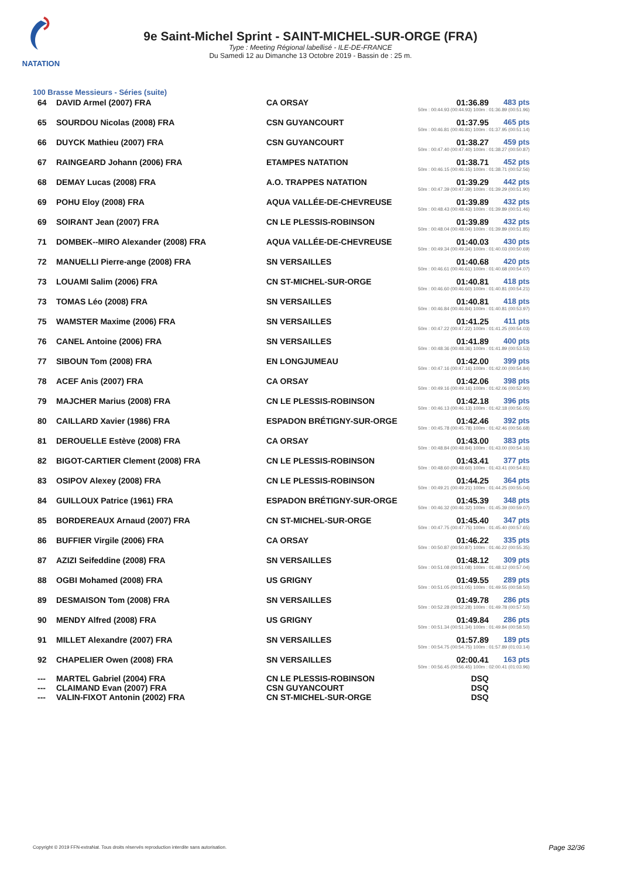NATATION
9e Saint-Michel Sprint - SAINT-MICHEL-SUR-ORGE (FRA)
Type : Meeting Régional labellisé - ILE-DE-FRANCE
Du Samedi 12 au Dimanche 13 Octobre 2019 - Bassin de : 25 m.
100 Brasse Messieurs - Séries (suite)
| 64 | DAVID Armel (2007) FRA | CA ORSAY | 01:36.89 | 483 pts |
| 50m : 00:44.93 (00:44.93) 100m : 01:36.89 (00:51.96) | | | | |
| 65 | SOURDOU Nicolas (2008) FRA | CSN GUYANCOURT | 01:37.95 | 465 pts |
| 50m : 00:46.81 (00:46.81) 100m : 01:37.95 (00:51.14) | | | | |
| 66 | DUYCK Mathieu (2007) FRA | CSN GUYANCOURT | 01:38.27 | 459 pts |
| 50m : 00:47.40 (00:47.40) 100m : 01:38.27 (00:50.87) | | | | |
| 67 | RAINGEARD Johann (2006) FRA | ETAMPES NATATION | 01:38.71 | 452 pts |
| 50m : 00:46.15 (00:46.15) 100m : 01:38.71 (00:52.56) | | | | |
| 68 | DEMAY Lucas (2008) FRA | A.O. TRAPPES NATATION | 01:39.29 | 442 pts |
| 50m : 00:47.39 (00:47.39) 100m : 01:39.29 (00:51.90) | | | | |
| 69 | POHU Eloy (2008) FRA | AQUA VALLÉE-DE-CHEVREUSE | 01:39.89 | 432 pts |
| 50m : 00:48.43 (00:48.43) 100m : 01:39.89 (00:51.46) | | | | |
| 69 | SOIRANT Jean (2007) FRA | CN LE PLESSIS-ROBINSON | 01:39.89 | 432 pts |
| 50m : 00:48.04 (00:48.04) 100m : 01:39.89 (00:51.85) | | | | |
| 71 | DOMBEK--MIRO Alexander (2008) FRA | AQUA VALLÉE-DE-CHEVREUSE | 01:40.03 | 430 pts |
| 50m : 00:49.34 (00:49.34) 100m : 01:40.03 (00:50.69) | | | | |
| 72 | MANUELLI Pierre-ange (2008) FRA | SN VERSAILLES | 01:40.68 | 420 pts |
| 50m : 00:46.61 (00:46.61) 100m : 01:40.68 (00:54.07) | | | | |
| 73 | LOUAMI Salim (2006) FRA | CN ST-MICHEL-SUR-ORGE | 01:40.81 | 418 pts |
| 50m : 00:46.60 (00:46.60) 100m : 01:40.81 (00:54.21) | | | | |
| 73 | TOMAS Léo (2008) FRA | SN VERSAILLES | 01:40.81 | 418 pts |
| 50m : 00:46.84 (00:46.84) 100m : 01:40.81 (00:53.97) | | | | |
| 75 | WAMSTER Maxime (2006) FRA | SN VERSAILLES | 01:41.25 | 411 pts |
| 50m : 00:47.22 (00:47.22) 100m : 01:41.25 (00:54.03) | | | | |
| 76 | CANEL Antoine (2006) FRA | SN VERSAILLES | 01:41.89 | 400 pts |
| 50m : 00:48.36 (00:48.36) 100m : 01:41.89 (00:53.53) | | | | |
| 77 | SIBOUN Tom (2008) FRA | EN LONGJUMEAU | 01:42.00 | 399 pts |
| 50m : 00:47.16 (00:47.16) 100m : 01:42.00 (00:54.84) | | | | |
| 78 | ACEF Anis (2007) FRA | CA ORSAY | 01:42.06 | 398 pts |
| 50m : 00:49.16 (00:49.16) 100m : 01:42.06 (00:52.90) | | | | |
| 79 | MAJCHER Marius (2008) FRA | CN LE PLESSIS-ROBINSON | 01:42.18 | 396 pts |
| 50m : 00:46.13 (00:46.13) 100m : 01:42.18 (00:56.05) | | | | |
| 80 | CAILLARD Xavier (1986) FRA | ESPADON BRÉTIGNY-SUR-ORGE | 01:42.46 | 392 pts |
| 50m : 00:45.78 (00:45.78) 100m : 01:42.46 (00:56.68) | | | | |
| 81 | DEROUELLE Estève (2008) FRA | CA ORSAY | 01:43.00 | 383 pts |
| 50m : 00:48.84 (00:48.84) 100m : 01:43.00 (00:54.16) | | | | |
| 82 | BIGOT-CARTIER Clement (2008) FRA | CN LE PLESSIS-ROBINSON | 01:43.41 | 377 pts |
| 50m : 00:48.60 (00:48.60) 100m : 01:43.41 (00:54.81) | | | | |
| 83 | OSIPOV Alexey (2008) FRA | CN LE PLESSIS-ROBINSON | 01:44.25 | 364 pts |
| 50m : 00:49.21 (00:49.21) 100m : 01:44.25 (00:55.04) | | | | |
| 84 | GUILLOUX Patrice (1961) FRA | ESPADON BRÉTIGNY-SUR-ORGE | 01:45.39 | 348 pts |
| 50m : 00:46.32 (00:46.32) 100m : 01:45.39 (00:59.07) | | | | |
| 85 | BORDEREAUX Arnaud (2007) FRA | CN ST-MICHEL-SUR-ORGE | 01:45.40 | 347 pts |
| 50m : 00:47.75 (00:47.75) 100m : 01:45.40 (00:57.65) | | | | |
| 86 | BUFFIER Virgile (2006) FRA | CA ORSAY | 01:46.22 | 335 pts |
| 50m : 00:50.87 (00:50.87) 100m : 01:46.22 (00:55.35) | | | | |
| 87 | AZIZI Seifeddine (2008) FRA | SN VERSAILLES | 01:48.12 | 309 pts |
| 50m : 00:51.08 (00:51.08) 100m : 01:48.12 (00:57.04) | | | | |
| 88 | OGBI Mohamed (2008) FRA | US GRIGNY | 01:49.55 | 289 pts |
| 50m : 00:51.05 (00:51.05) 100m : 01:49.55 (00:58.50) | | | | |
| 89 | DESMAISON Tom (2008) FRA | SN VERSAILLES | 01:49.78 | 286 pts |
| 50m : 00:52.28 (00:52.28) 100m : 01:49.78 (00:57.50) | | | | |
| 90 | MENDY Alfred (2008) FRA | US GRIGNY | 01:49.84 | 286 pts |
| 50m : 00:51.34 (00:51.34) 100m : 01:49.84 (00:58.50) | | | | |
| 91 | MILLET Alexandre (2007) FRA | SN VERSAILLES | 01:57.89 | 189 pts |
| 50m : 00:54.75 (00:54.75) 100m : 01:57.89 (01:03.14) | | | | |
| 92 | CHAPELIER Owen (2008) FRA | SN VERSAILLES | 02:00.41 | 163 pts |
| 50m : 00:56.45 (00:56.45) 100m : 02:00.41 (01:03.96) | | | | |
| --- | MARTEL Gabriel (2004) FRA | CN LE PLESSIS-ROBINSON | DSQ | |
| --- | CLAIMAND Evan (2007) FRA | CSN GUYANCOURT | DSQ | |
| --- | VALIN-FIXOT Antonin (2002) FRA | CN ST-MICHEL-SUR-ORGE | DSQ | |
Copyright © 2019 FFN-extraNat. Tous droits réservés reproduction interdite sans autorisation.
Page 32/36